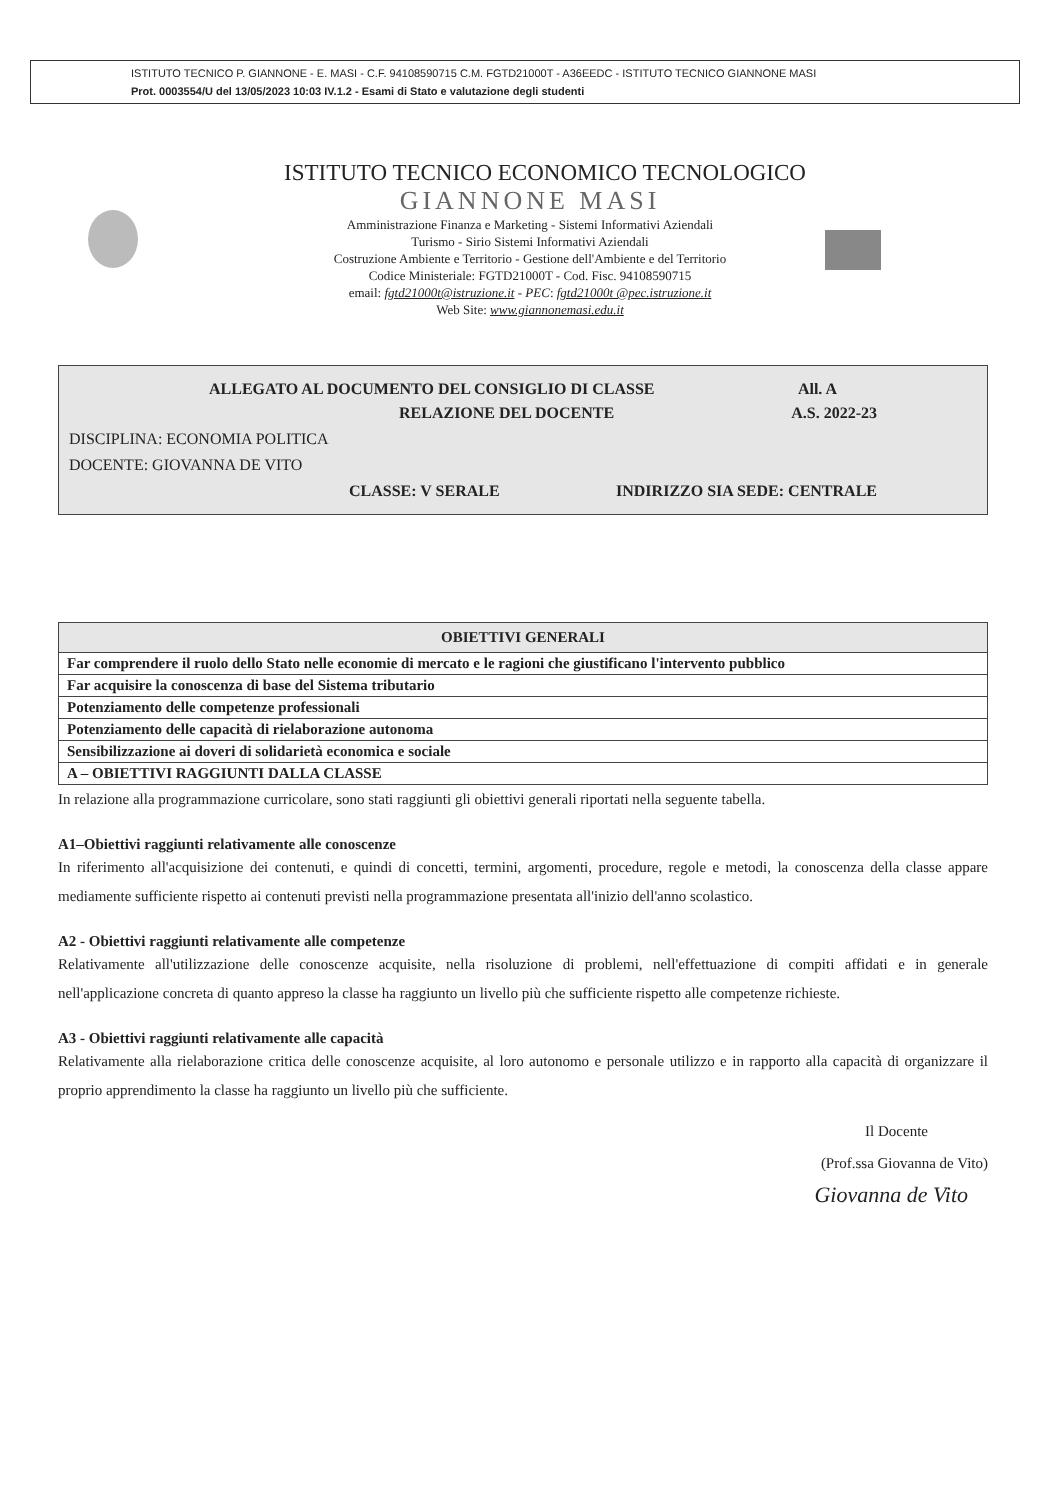ISTITUTO TECNICO P. GIANNONE - E. MASI - C.F. 94108590715 C.M. FGTD21000T - A36EEDC - ISTITUTO TECNICO GIANNONE MASI
Prot. 0003554/U del 13/05/2023 10:03 IV.1.2 - Esami di Stato e valutazione degli studenti
ISTITUTO TECNICO ECONOMICO TECNOLOGICO
GIANNONE MASI
Amministrazione Finanza e Marketing - Sistemi Informativi Aziendali
Turismo - Sirio Sistemi Informativi Aziendali
Costruzione Ambiente e Territorio - Gestione dell'Ambiente e del Territorio
Codice Ministeriale: FGTD21000T - Cod. Fisc. 94108590715
email: fgtd21000t@istruzione.it - PEC: fgtd21000t @pec.istruzione.it
Web Site: www.giannonemasi.edu.it
ALLEGATO AL DOCUMENTO DEL CONSIGLIO DI CLASSE All. A
RELAZIONE DEL DOCENTE A.S. 2022-23
DISCIPLINA: ECONOMIA POLITICA
DOCENTE: GIOVANNA DE VITO
CLASSE: V SERALE INDIRIZZO SIA SEDE: CENTRALE
| OBIETTIVI GENERALI |
| --- |
| Far comprendere il ruolo dello Stato nelle economie di mercato e le ragioni che giustificano l'intervento pubblico |
| Far acquisire la conoscenza di base del Sistema tributario |
| Potenziamento delle competenze professionali |
| Potenziamento delle capacità di rielaborazione autonoma |
| Sensibilizzazione ai doveri di solidarietà economica e sociale |
| A – OBIETTIVI RAGGIUNTI DALLA CLASSE |
In relazione alla programmazione curricolare, sono stati raggiunti gli obiettivi generali riportati nella seguente tabella.
A1–Obiettivi raggiunti relativamente alle conoscenze
In riferimento all'acquisizione dei contenuti, e quindi di concetti, termini, argomenti, procedure, regole e metodi, la conoscenza della classe appare mediamente sufficiente rispetto ai contenuti previsti nella programmazione presentata all'inizio dell'anno scolastico.
A2 - Obiettivi raggiunti relativamente alle competenze
Relativamente all'utilizzazione delle conoscenze acquisite, nella risoluzione di problemi, nell'effettuazione di compiti affidati e in generale nell'applicazione concreta di quanto appreso la classe ha raggiunto un livello più che sufficiente rispetto alle competenze richieste.
A3 - Obiettivi raggiunti relativamente alle capacità
Relativamente alla rielaborazione critica delle conoscenze acquisite, al loro autonomo e personale utilizzo e in rapporto alla capacità di organizzare il proprio apprendimento la classe ha raggiunto un livello più che sufficiente.
Il Docente
(Prof.ssa Giovanna de Vito)
Giovanna de Vito